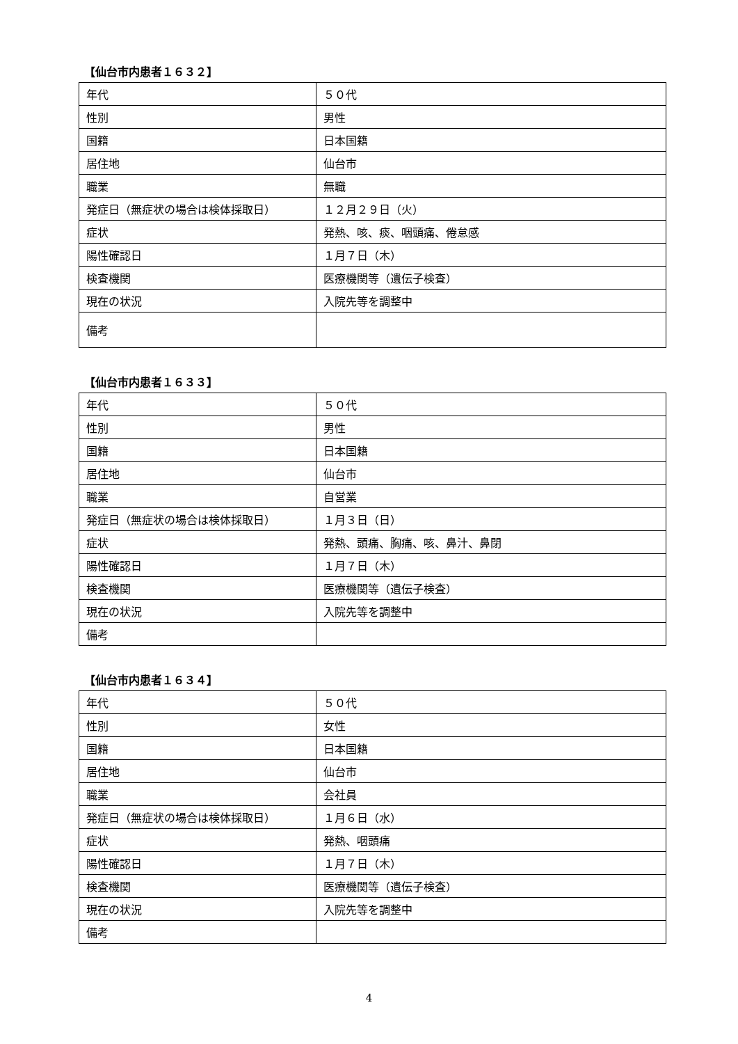【仙台市内患者１６３２】
| 年代 | ５０代 |
| 性別 | 男性 |
| 国籍 | 日本国籍 |
| 居住地 | 仙台市 |
| 職業 | 無職 |
| 発症日（無症状の場合は検体採取日） | １２月２９日（火） |
| 症状 | 発熱、咳、痰、咽頭痛、倦怠感 |
| 陽性確認日 | １月７日（木） |
| 検査機関 | 医療機関等（遺伝子検査） |
| 現在の状況 | 入院先等を調整中 |
| 備考 | |
【仙台市内患者１６３３】
| 年代 | ５０代 |
| 性別 | 男性 |
| 国籍 | 日本国籍 |
| 居住地 | 仙台市 |
| 職業 | 自営業 |
| 発症日（無症状の場合は検体採取日） | １月３日（日） |
| 症状 | 発熱、頭痛、胸痛、咳、鼻汁、鼻閉 |
| 陽性確認日 | １月７日（木） |
| 検査機関 | 医療機関等（遺伝子検査） |
| 現在の状況 | 入院先等を調整中 |
| 備考 | |
【仙台市内患者１６３４】
| 年代 | ５０代 |
| 性別 | 女性 |
| 国籍 | 日本国籍 |
| 居住地 | 仙台市 |
| 職業 | 会社員 |
| 発症日（無症状の場合は検体採取日） | １月６日（水） |
| 症状 | 発熱、咽頭痛 |
| 陽性確認日 | １月７日（木） |
| 検査機関 | 医療機関等（遺伝子検査） |
| 現在の状況 | 入院先等を調整中 |
| 備考 | |
4